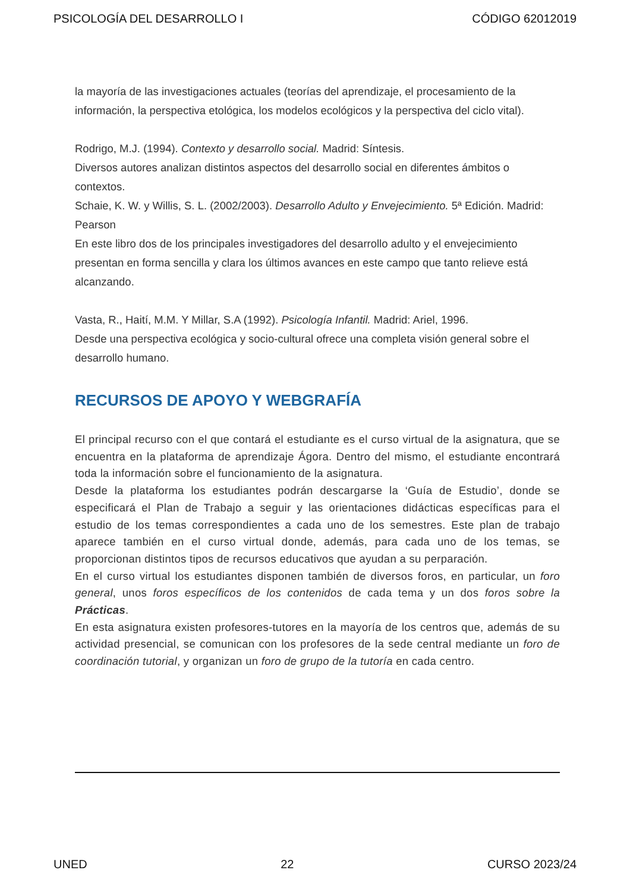PSICOLOGÍA DEL DESARROLLO I CÓDIGO 62012019
la mayoría de las investigaciones actuales (teorías del aprendizaje, el procesamiento de la información, la perspectiva etológica, los modelos ecológicos y la perspectiva del ciclo vital).
Rodrigo, M.J. (1994). Contexto y desarrollo social. Madrid: Síntesis.
Diversos autores analizan distintos aspectos del desarrollo social en diferentes ámbitos o contextos.
Schaie, K. W. y Willis, S. L. (2002/2003). Desarrollo Adulto y Envejecimiento. 5ª Edición. Madrid: Pearson
En este libro dos de los principales investigadores del desarrollo adulto y el envejecimiento presentan en forma sencilla y clara los últimos avances en este campo que tanto relieve está alcanzando.
Vasta, R., Haití, M.M. Y Millar, S.A (1992). Psicología Infantil. Madrid: Ariel, 1996.
Desde una perspectiva ecológica y socio-cultural ofrece una completa visión general sobre el desarrollo humano.
RECURSOS DE APOYO Y WEBGRAFÍA
El principal recurso con el que contará el estudiante es el curso virtual de la asignatura, que se encuentra en la plataforma de aprendizaje Ágora. Dentro del mismo, el estudiante encontrará toda la información sobre el funcionamiento de la asignatura.
Desde la plataforma los estudiantes podrán descargarse la ‘Guía de Estudio’, donde se especificará el Plan de Trabajo a seguir y las orientaciones didácticas específicas para el estudio de los temas correspondientes a cada uno de los semestres. Este plan de trabajo aparece también en el curso virtual donde, además, para cada uno de los temas, se proporcionan distintos tipos de recursos educativos que ayudan a su perparación.
En el curso virtual los estudiantes disponen también de diversos foros, en particular, un foro general, unos foros específicos de los contenidos de cada tema y un dos foros sobre la Prácticas.
En esta asignatura existen profesores-tutores en la mayoría de los centros que, además de su actividad presencial, se comunican con los profesores de la sede central mediante un foro de coordinación tutorial, y organizan un foro de grupo de la tutoría en cada centro.
UNED 22 CURSO 2023/24